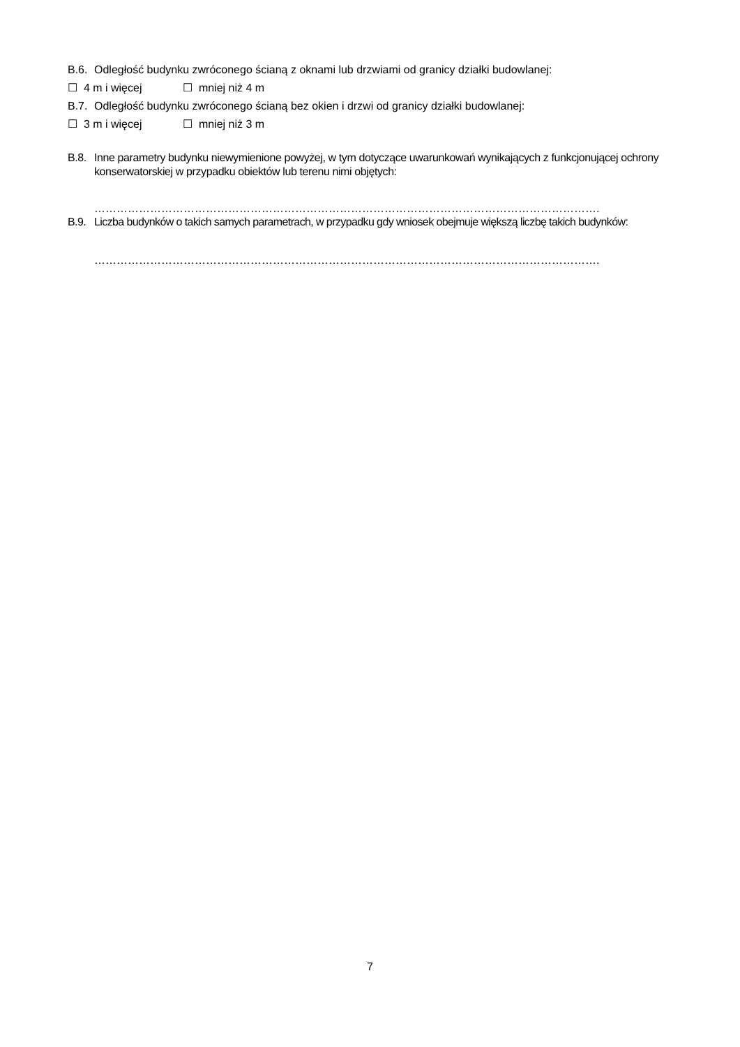B.6.
Odległość budynku zwróconego ścianą z oknami lub drzwiami od granicy działki budowlanej:
☐ 4 m i więcej ☐ mniej niż 4 m
B.7.
Odległość budynku zwróconego ścianą bez okien i drzwi od granicy działki budowlanej:
☐ 3 m i więcej ☐ mniej niż 3 m
B.8.
Inne parametry budynku niewymienione powyżej, w tym dotyczące uwarunkowań wynikających z funkcjonującej ochrony konserwatorskiej w przypadku obiektów lub terenu nimi objętych:
……………………………………………………………………………………………………………………….
B.9.
Liczba budynków o takich samych parametrach, w przypadku gdy wniosek obejmuje większą liczbę takich budynków:
……………………………………………………………………………………………………………………….
7